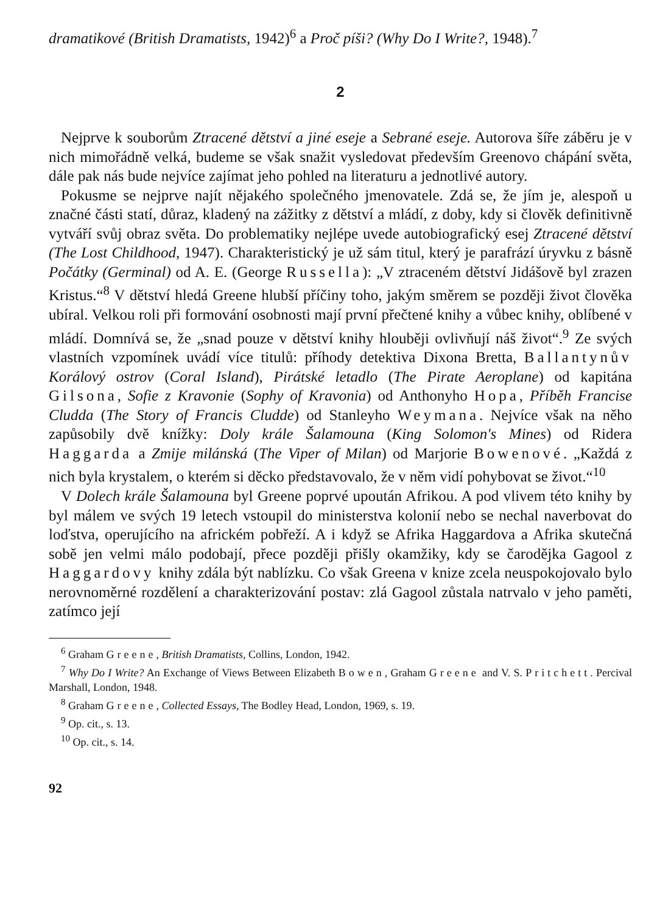dramatikové (British Dramatists, 1942)<sup>6</sup> a Proč píši? (Why Do I Write?, 1948).<sup>7</sup>
2
Nejprve k souborům Ztracené dětství a jiné eseje a Sebrané eseje. Autorova šíře záběru je v nich mimořádně velká, budeme se však snažit vysledovat především Greenovo chápání světa, dále pak nás bude nejvíce zajímat jeho pohled na literaturu a jednotlivé autory.
Pokusme se nejprve najít nějakého společného jmenovatele. Zdá se, že jím je, alespoň u značné části statí, důraz, kladený na zážitky z dětství a mládí, z doby, kdy si člověk definitivně vytváří svůj obraz světa. Do problematiky nejlépe uvede autobiografický esej Ztracené dětství (The Lost Childhood, 1947). Charakteristický je už sám titul, který je parafrází úryvku z básně Počátky (Germinal) od A. E. (George Russella): „V ztraceném dětství Jidášově byl zrazen Kristus.“<sup>8</sup> V dětství hledá Greene hlubší příčiny toho, jakým směrem se později život člověka ubíral. Velkou roli při formování osobnosti mají první přečtené knihy a vůbec knihy, oblíbené v mládí. Domnívá se, že „snad pouze v dětství knihy hlouběji ovlivňují náš život“.<sup>9</sup> Ze svých vlastních vzpomínek uvádí více titulů: příhody detektiva Dixona Bretta, Ballantynův Korálový ostrov (Coral Island), Pirátské letadlo (The Pirate Aeroplane) od kapitána Gilsona, Sofie z Kravonie (Sophy of Kravonia) od Anthonyho Hopa, Příběh Francise Cludda (The Story of Francis Cludde) od Stanleyho Weymana. Nejvíce však na něho zapůsobily dvě knížky: Doly krále Šalamouna (King Solomon's Mines) od Ridera Haggarda a Zmije milánská (The Viper of Milan) od Marjorie Bowenové. „Každá z nich byla krystalem, o kterém si děcko představovalo, že v něm vidí pohybovat se život.“<sup>10</sup>
V Dolech krále Šalamouna byl Greene poprvé upoután Afrikou. A pod vlivem této knihy by byl málem ve svých 19 letech vstoupil do ministerstva kolonií nebo se nechal naverbovat do loďstva, operujícího na africkém pobřeží. A i když se Afrika Haggardova a Afrika skutečná sobě jen velmi málo podobají, přece později přišly okamžiky, kdy se čarodějka Gagool z Haggardovy knihy zdála být nablízku. Co však Greena v knize zcela neuspokojovalo bylo nerovnoměrné rozdělení a charakterizování postav: zlá Gagool zůstala natrvalo v jeho paměti, zatímco její
<sup>6</sup> Graham Greene, British Dramatists, Collins, London, 1942.
<sup>7</sup> Why Do I Write? An Exchange of Views Between Elizabeth Bowen, Graham Greene and V. S. Pritchett. Percival Marshall, London, 1948.
<sup>8</sup> Graham Greene, Collected Essays, The Bodley Head, London, 1969, s. 19.
<sup>9</sup> Op. cit., s. 13.
<sup>10</sup> Op. cit., s. 14.
92